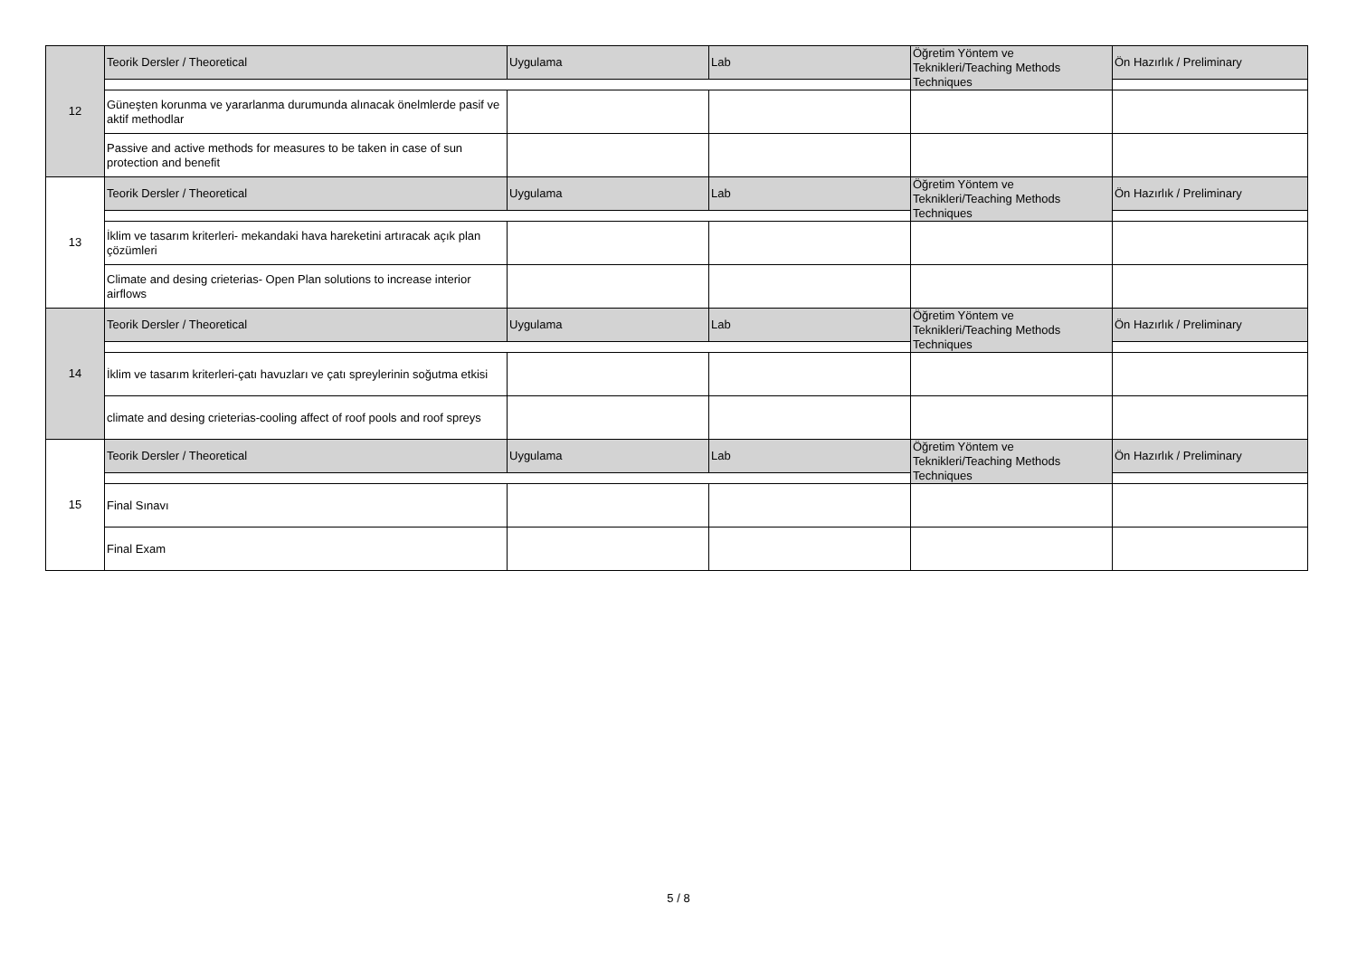| 12 | Teorik Dersler / Theoretical | Uygulama | Lab | Öğretim Yöntem ve Teknikleri/Teaching Methods Techniques | Ön Hazırlık / Preliminary |
| | Güneşten korunma ve yararlanma durumunda alınacak önelmlerde pasif ve aktif methodlar | | | | |
| | Passive and active methods for measures to be taken in case of sun protection and benefit | | | | |
| 13 | Teorik Dersler / Theoretical | Uygulama | Lab | Öğretim Yöntem ve Teknikleri/Teaching Methods Techniques | Ön Hazırlık / Preliminary |
| | İklim ve tasarım kriterleri- mekandaki hava hareketini artıracak açık plan çözümleri | | | | |
| | Climate and desing crieterias- Open Plan solutions to increase interior airflows | | | | |
| 14 | Teorik Dersler / Theoretical | Uygulama | Lab | Öğretim Yöntem ve Teknikleri/Teaching Methods Techniques | Ön Hazırlık / Preliminary |
| | İklim ve tasarım kriterleri-çatı havuzları ve çatı spreylerinin soğutma etkisi | | | | |
| | climate and desing crieterias-cooling affect of roof pools and roof spreys | | | | |
| 15 | Teorik Dersler / Theoretical | Uygulama | Lab | Öğretim Yöntem ve Teknikleri/Teaching Methods Techniques | Ön Hazırlık / Preliminary |
| | Final Sınavı | | | | |
| | Final Exam | | | | |
5 / 8